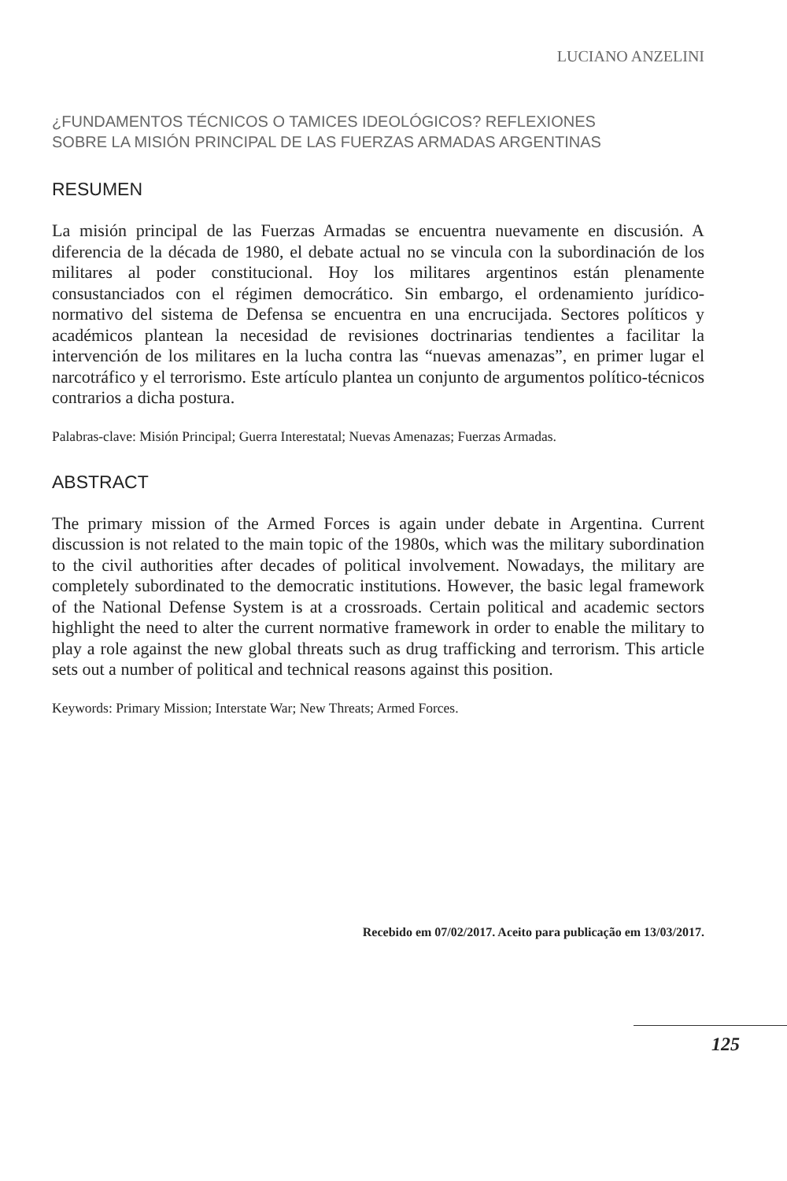LUCIANO ANZELINI
¿FUNDAMENTOS TÉCNICOS O TAMICES IDEOLÓGICOS? REFLEXIONES
SOBRE LA MISIÓN PRINCIPAL DE LAS FUERZAS ARMADAS ARGENTINAS
RESUMEN
La misión principal de las Fuerzas Armadas se encuentra nuevamente en discusión. A diferencia de la década de 1980, el debate actual no se vincula con la subordinación de los militares al poder constitucional. Hoy los militares argentinos están plenamente consustanciados con el régimen democrático. Sin embargo, el ordenamiento jurídico-normativo del sistema de Defensa se encuentra en una encrucijada. Sectores políticos y académicos plantean la necesidad de revisiones doctrinarias tendientes a facilitar la intervención de los militares en la lucha contra las “nuevas amenazas”, en primer lugar el narcotráfico y el terrorismo. Este artículo plantea un conjunto de argumentos político-técnicos contrarios a dicha postura.
Palabras-clave: Misión Principal; Guerra Interestatal; Nuevas Amenazas; Fuerzas Armadas.
ABSTRACT
The primary mission of the Armed Forces is again under debate in Argentina. Current discussion is not related to the main topic of the 1980s, which was the military subordination to the civil authorities after decades of political involvement. Nowadays, the military are completely subordinated to the democratic institutions. However, the basic legal framework of the National Defense System is at a crossroads. Certain political and academic sectors highlight the need to alter the current normative framework in order to enable the military to play a role against the new global threats such as drug trafficking and terrorism. This article sets out a number of political and technical reasons against this position.
Keywords: Primary Mission; Interstate War; New Threats; Armed Forces.
Recebido em 07/02/2017. Aceito para publicação em 13/03/2017.
125